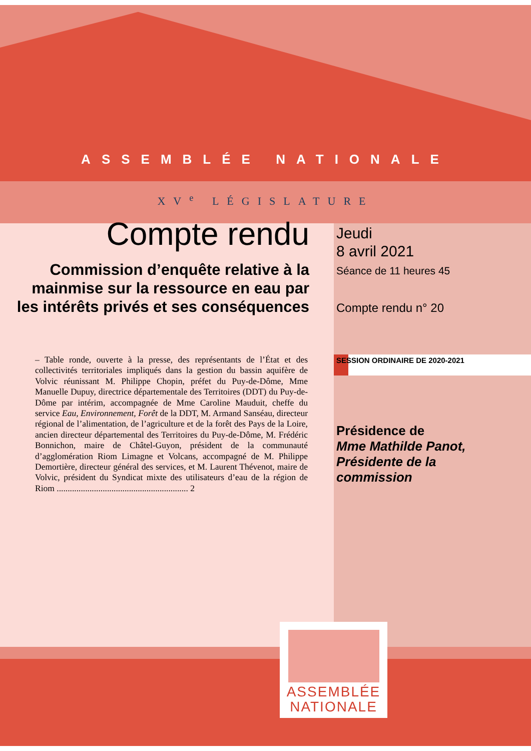ASSEMBLÉE NATIONALE
XV<sup>e</sup> LÉGISLATURE
Compte rendu
Commission d’enquête relative à la mainmise sur la ressource en eau par les intérêts privés et ses conséquences
– Table ronde, ouverte à la presse, des représentants de l’État et des collectivités territoriales impliqués dans la gestion du bassin aquifère de Volvic réunissant M. Philippe Chopin, préfet du Puy-de-Dôme, Mme Manuelle Dupuy, directrice départementale des Territoires (DDT) du Puy-de-Dôme par intérim, accompagnée de Mme Caroline Mauduit, cheffe du service Eau, Environnement, Forêt de la DDT, M. Armand Sanséau, directeur régional de l’alimentation, de l’agriculture et de la forêt des Pays de la Loire, ancien directeur départemental des Territoires du Puy-de-Dôme, M. Frédéric Bonnichon, maire de Châtel-Guyon, président de la communauté d’agglomération Riom Limagne et Volcans, accompagné de M. Philippe Demortière, directeur général des services, et M. Laurent Thévenot, maire de Volvic, président du Syndicat mixte des utilisateurs d’eau de la région de Riom ............................................................ 2
Jeudi
8 avril 2021
Séance de 11 heures 45
Compte rendu n° 20
SESSION ORDINAIRE DE 2020-2021
Présidence de
Mme Mathilde Panot,
Présidente de la
commission
ASSEMBLÉE
NATIONALE